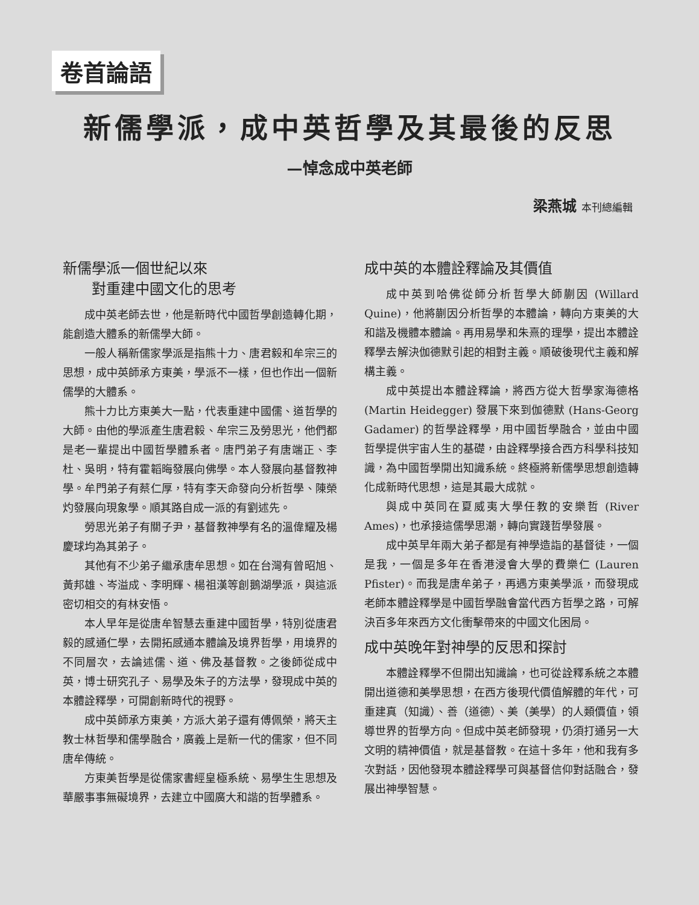卷首論語
新儒學派，成中英哲學及其最後的反思
—悼念成中英老師
梁燕城 本刊總編輯
新儒學派一個世紀以來
  對重建中國文化的思考
成中英老師去世，他是新時代中國哲學創造轉化期，能創造大體系的新儒學大師。
一般人稱新儒家學派是指熊十力、唐君毅和牟宗三的思想，成中英師承方東美，學派不一樣，但也作出一個新儒學的大體系。
熊十力比方東美大一點，代表重建中國儒、道哲學的大師。由他的學派產生唐君毅、牟宗三及勞思光，他們都是老一輩提出中國哲學體系者。唐門弟子有唐端正、李杜、吳明，特有霍韜晦發展向佛學。本人發展向基督教神學。牟門弟子有蔡仁厚，特有李天命發向分析哲學、陳榮灼發展向現象學。順其路自成一派的有劉述先。
勞思光弟子有關子尹，基督教神學有名的溫偉耀及楊慶球均為其弟子。
其他有不少弟子繼承唐牟思想。如在台灣有曾昭旭、黃邦雄、岑溢成、李明輝、楊祖漢等創鵝湖學派，與這派密切相交的有林安悟。
本人早年是從唐牟智慧去重建中國哲學，特別從唐君毅的感通仁學，去開拓感通本體論及境界哲學，用境界的不同層次，去論述儒、道、佛及基督教。之後師從成中英，博士研究孔子、易學及朱子的方法學，發現成中英的本體詮釋學，可開創新時代的視野。
成中英師承方東美，方派大弟子還有傅佩榮，將天主教士林哲學和儒學融合，廣義上是新一代的儒家，但不同唐牟傳統。
方東美哲學是從儒家書經皇極系統、易學生生思想及華嚴事事無礙境界，去建立中國廣大和諧的哲學體系。
成中英的本體詮釋論及其價值
成中英到哈佛從師分析哲學大師蒯因 (Willard Quine)，他將蒯因分析哲學的本體論，轉向方東美的大和諧及機體本體論。再用易學和朱熹的理學，提出本體詮釋學去解決伽德默引起的相對主義。順破後現代主義和解構主義。
成中英提出本體詮釋論，將西方從大哲學家海德格 (Martin Heidegger) 發展下來到伽德默 (Hans-Georg Gadamer) 的哲學詮釋學，用中國哲學融合，並由中國哲學提供宇宙人生的基礎，由詮釋學接合西方科學科技知識，為中國哲學開出知識系統。終極將新儒學思想創造轉化成新時代思想，這是其最大成就。
與成中英同在夏威夷大學任教的安樂哲 (River Ames)，也承接這儒學思潮，轉向實踐哲學發展。
成中英早年兩大弟子都是有神學造詣的基督徒，一個是我，一個是多年在香港浸會大學的費樂仁 (Lauren Pfister)。而我是唐牟弟子，再遇方東美學派，而發現成老師本體詮釋學是中國哲學融會當代西方哲學之路，可解決百多年來西方文化衝擊帶來的中國文化困局。
成中英晚年對神學的反思和探討
本體詮釋學不但開出知識論，也可從詮釋系統之本體開出道德和美學思想，在西方後現代價值解體的年代，可重建真（知識）、善（道德）、美（美學）的人類價值，領導世界的哲學方向。但成中英老師發現，仍須打通另一大文明的精神價值，就是基督教。在這十多年，他和我有多次對話，因他發現本體詮釋學可與基督信仰對話融合，發展出神學智慧。